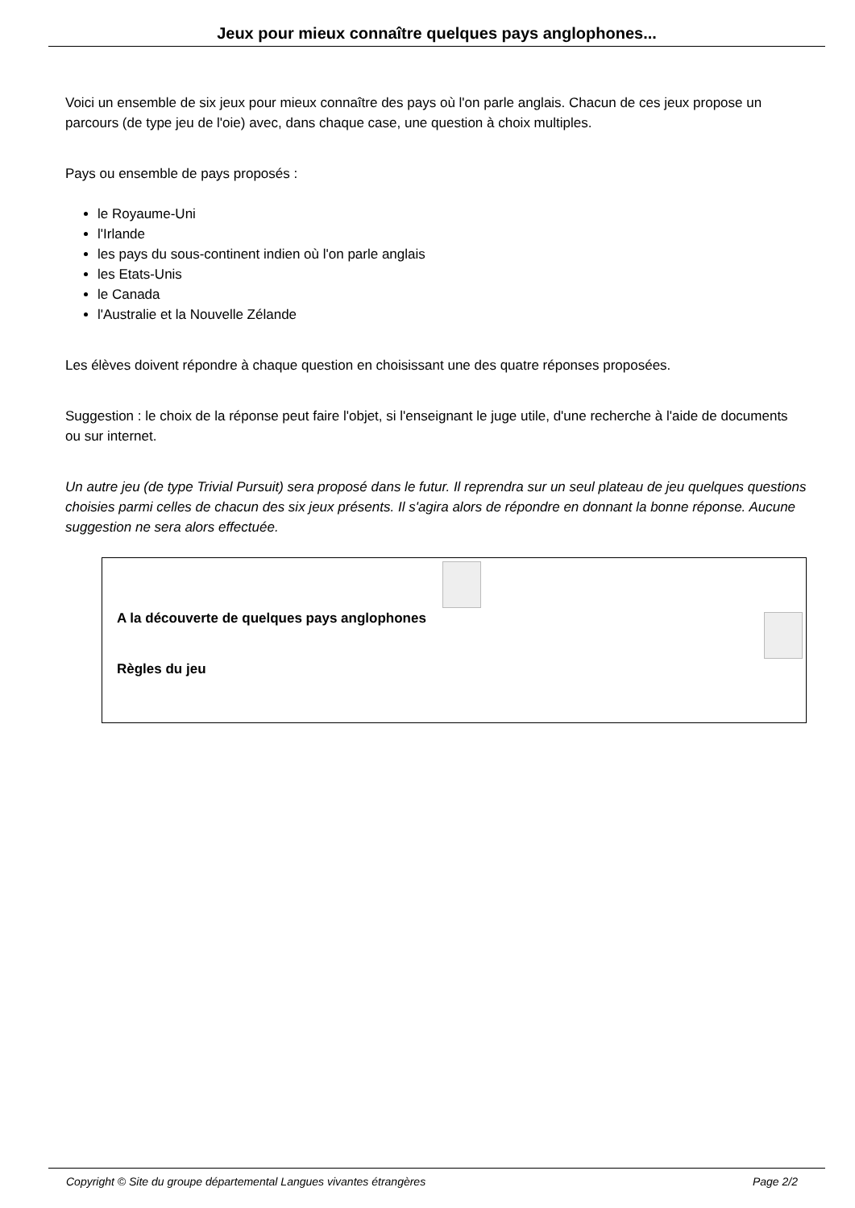Jeux pour mieux connaître quelques pays anglophones...
Voici un ensemble de six jeux pour mieux connaître des pays où l'on parle anglais. Chacun de ces jeux propose un parcours (de type jeu de l'oie) avec, dans chaque case, une question à choix multiples.
Pays ou ensemble de pays proposés :
le Royaume-Uni
l'Irlande
les pays du sous-continent indien où l'on parle anglais
les Etats-Unis
le Canada
l'Australie et la Nouvelle Zélande
Les élèves doivent répondre à chaque question en choisissant une des quatre réponses proposées.
Suggestion : le choix de la réponse peut faire l'objet, si l'enseignant le juge utile, d'une recherche à l'aide de documents ou sur internet.
Un autre jeu (de type Trivial Pursuit) sera proposé dans le futur. Il reprendra sur un seul plateau de jeu quelques questions choisies parmi celles de chacun des six jeux présents. Il s'agira alors de répondre en donnant la bonne réponse. Aucune suggestion ne sera alors effectuée.
A la découverte de quelques pays anglophones
Règles du jeu
Copyright © Site du groupe départemental Langues vivantes étrangères Page 2/2